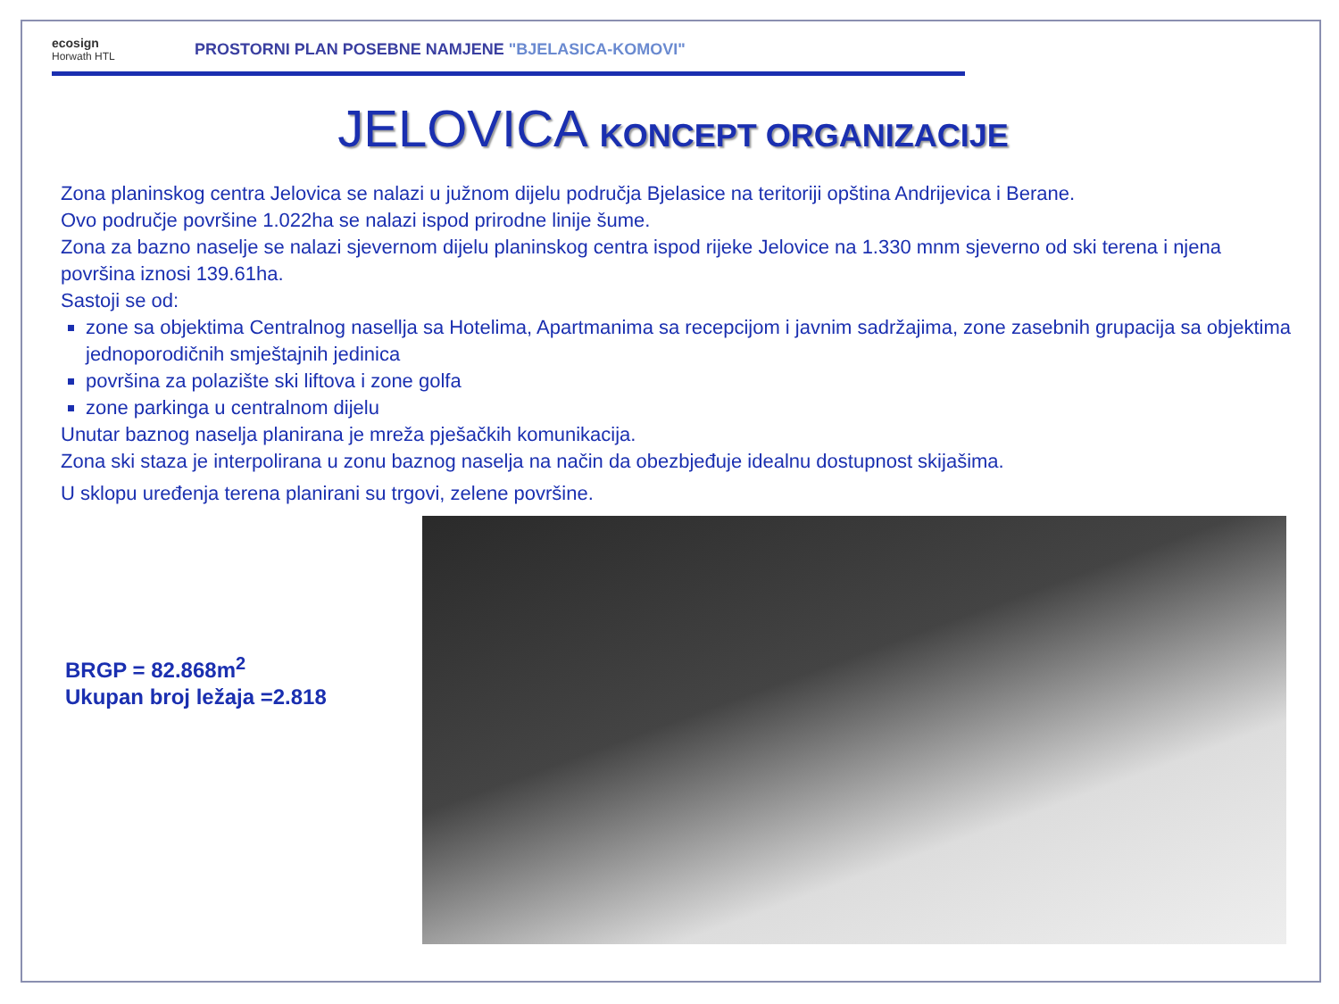ecosign
Horwath HTL
PROSTORNI PLAN POSEBNE NAMJENE "BJELASICA-KOMOVI"
JELOVICA KONCEPT ORGANIZACIJE
Zona planinskog centra Jelovica se nalazi u južnom dijelu područja Bjelasice na teritoriji opština Andrijevica i Berane.
Ovo područje površine 1.022ha se nalazi ispod prirodne linije šume.
Zona za bazno naselje se nalazi sjevernom dijelu planinskog centra ispod rijeke Jelovice na 1.330 mnm sjeverno od ski terena i njena površina iznosi 139.61ha.
Sastoji se od:
zone sa objektima Centralnog nasellja sa Hotelima, Apartmanima sa recepcijom i javnim sadržajima, zone zasebnih grupacija sa objektima jednoporodičnih smještajnih jedinica
površina za polazište ski liftova i zone golfa
zone parkinga u centralnom dijelu
Unutar baznog naselja planirana je mreža pješačkih komunikacija.
Zona ski staza je interpolirana u zonu baznog naselja na način da obezbjeđuje idealnu dostupnost skijašima.
U sklopu uređenja terena planirani su trgovi, zelene površine.
BRGP = 82.868m<sup>2</sup>
Ukupan broj ležaja =2.818